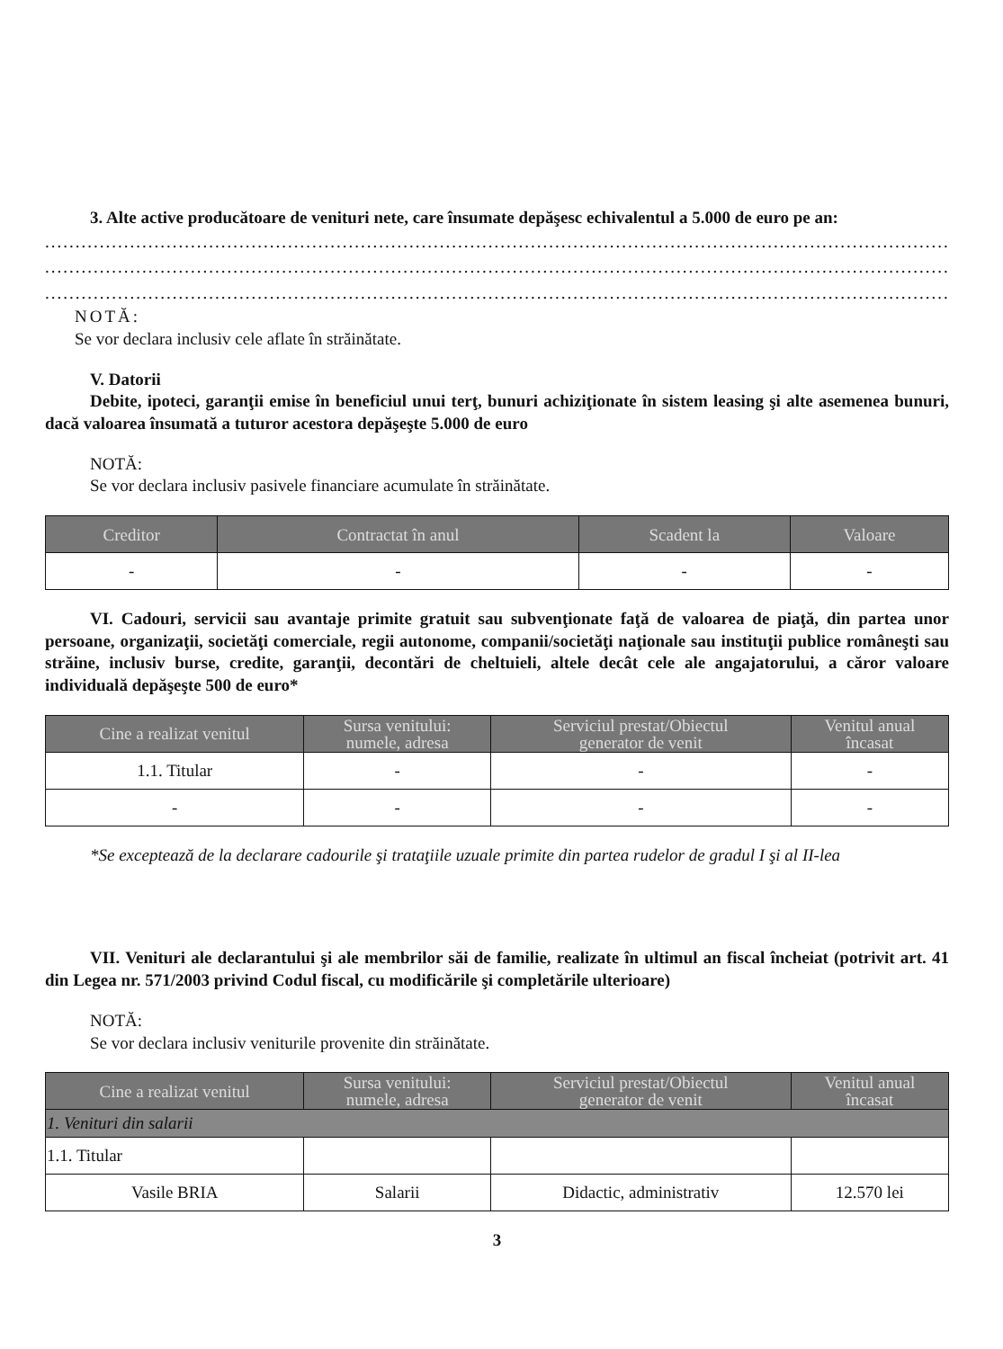3. Alte active producătoare de venituri nete, care însumate depăşesc echivalentul a 5.000 de euro pe an:
..............................................................................................................................................................
..............................................................................................................................................................
..............................................................................................................................................................
NOTĂ:
Se vor declara inclusiv cele aflate în străinătate.
V. Datorii
Debite, ipoteci, garanţii emise în beneficiul unui terţ, bunuri achiziţionate în sistem leasing şi alte asemenea bunuri, dacă valoarea însumată a tuturor acestora depăşeşte 5.000 de euro
NOTĂ:
Se vor declara inclusiv pasivele financiare acumulate în străinătate.
| Creditor | Contractat în anul | Scadent la | Valoare |
| --- | --- | --- | --- |
| - | - | - | - |
VI. Cadouri, servicii sau avantaje primite gratuit sau subvenţionate faţă de valoarea de piaţă, din partea unor persoane, organizaţii, societăţi comerciale, regii autonome, companii/societăţi naţionale sau instituţii publice româneşti sau străine, inclusiv burse, credite, garanţii, decontări de cheltuieli, altele decât cele ale angajatorului, a căror valoare individuală depăşeşte 500 de euro*
| Cine a realizat venitul | Sursa venitului: numele, adresa | Serviciul prestat/Obiectul generator de venit | Venitul anual încasat |
| --- | --- | --- | --- |
| 1.1. Titular | - | - | - |
| - | - | - | - |
*Se exceptează de la declarare cadourile şi trataţiile uzuale primite din partea rudelor de gradul I şi al II-lea
VII. Venituri ale declarantului şi ale membrilor săi de familie, realizate în ultimul an fiscal încheiat (potrivit art. 41 din Legea nr. 571/2003 privind Codul fiscal, cu modificările şi completările ulterioare)
NOTĂ:
Se vor declara inclusiv veniturile provenite din străinătate.
| Cine a realizat venitul | Sursa venitului: numele, adresa | Serviciul prestat/Obiectul generator de venit | Venitul anual încasat |
| --- | --- | --- | --- |
| 1. Venituri din salarii | | | |
| 1.1. Titular | | | |
| Vasile BRIA | Salarii | Didactic, administrativ | 12.570 lei |
3